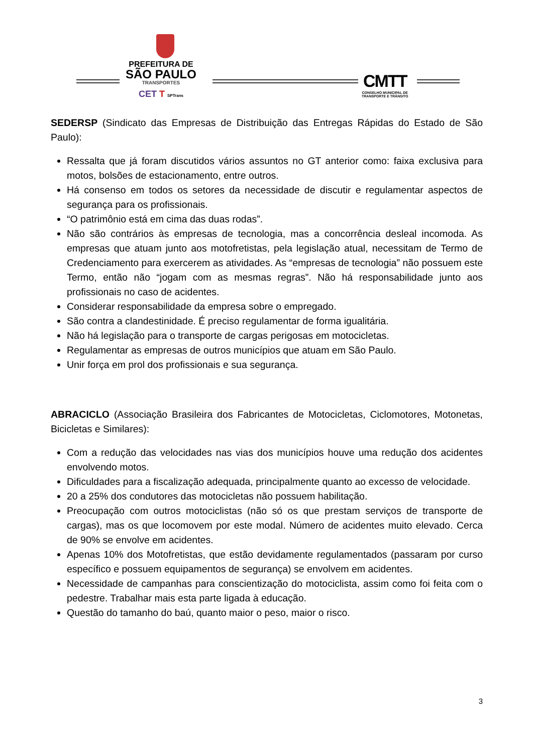PREFEITURA DE
SÃO PAULO
TRANSPORTES
CET T SPTrans
CMTT
CONSELHO MUNICIPAL DE
TRANSPORTE E TRÂNSITO
SEDERSP (Sindicato das Empresas de Distribuição das Entregas Rápidas do Estado de São Paulo):
Ressalta que já foram discutidos vários assuntos no GT anterior como: faixa exclusiva para motos, bolsões de estacionamento, entre outros.
Há consenso em todos os setores da necessidade de discutir e regulamentar aspectos de segurança para os profissionais.
“O patrimônio está em cima das duas rodas”.
Não são contrários às empresas de tecnologia, mas a concorrência desleal incomoda. As empresas que atuam junto aos motofretistas, pela legislação atual, necessitam de Termo de Credenciamento para exercerem as atividades. As “empresas de tecnologia” não possuem este Termo, então não “jogam com as mesmas regras”. Não há responsabilidade junto aos profissionais no caso de acidentes.
Considerar responsabilidade da empresa sobre o empregado.
São contra a clandestinidade. É preciso regulamentar de forma igualitária.
Não há legislação para o transporte de cargas perigosas em motocicletas.
Regulamentar as empresas de outros municípios que atuam em São Paulo.
Unir força em prol dos profissionais e sua segurança.
ABRACICLO (Associação Brasileira dos Fabricantes de Motocicletas, Ciclomotores, Motonetas, Bicicletas e Similares):
Com a redução das velocidades nas vias dos municípios houve uma redução dos acidentes envolvendo motos.
Dificuldades para a fiscalização adequada, principalmente quanto ao excesso de velocidade.
20 a 25% dos condutores das motocicletas não possuem habilitação.
Preocupação com outros motociclistas (não só os que prestam serviços de transporte de cargas), mas os que locomovem por este modal. Número de acidentes muito elevado. Cerca de 90% se envolve em acidentes.
Apenas 10% dos Motofretistas, que estão devidamente regulamentados (passaram por curso específico e possuem equipamentos de segurança) se envolvem em acidentes.
Necessidade de campanhas para conscientização do motociclista, assim como foi feita com o pedestre. Trabalhar mais esta parte ligada à educação.
Questão do tamanho do baú, quanto maior o peso, maior o risco.
3